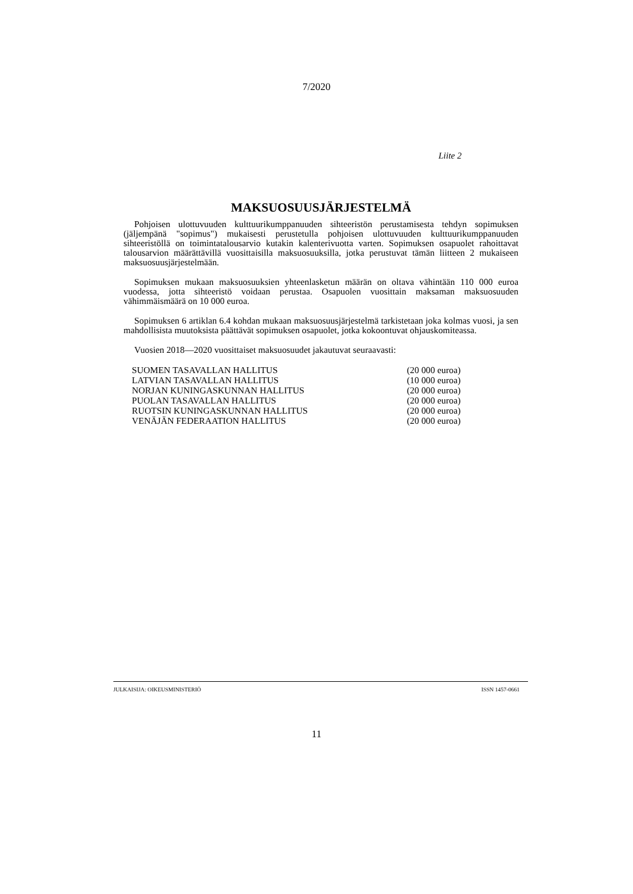7/2020
Liite 2
MAKSUOSUUSJÄRJESTELMÄ
Pohjoisen ulottuvuuden kulttuurikumppanuuden sihteeristön perustamisesta tehdyn sopimuksen (jäljempänä "sopimus") mukaisesti perustetulla pohjoisen ulottuvuuden kulttuurikumppanuuden sihteeristöllä on toimintatalousarvio kutakin kalenterivuotta varten. Sopimuksen osapuolet rahoittavat talousarvion määrättävillä vuosittaisilla maksuosuuksilla, jotka perustuvat tämän liitteen 2 mukaiseen maksuosuusjärjestelmään.
Sopimuksen mukaan maksuosuuksien yhteenlasketun määrän on oltava vähintään 110 000 euroa vuodessa, jotta sihteeristö voidaan perustaa. Osapuolen vuosittain maksaman maksuosuuden vähimmäismäärä on 10 000 euroa.
Sopimuksen 6 artiklan 6.4 kohdan mukaan maksuosuusjärjestelmä tarkistetaan joka kolmas vuosi, ja sen mahdollisista muutoksista päättävät sopimuksen osapuolet, jotka kokoontuvat ohjauskomiteassa.
Vuosien 2018—2020 vuosittaiset maksuosuudet jakautuvat seuraavasti:
| SUOMEN TASAVALLAN HALLITUS | (20 000 euroa) |
| LATVIAN TASAVALLAN HALLITUS | (10 000 euroa) |
| NORJAN KUNINGASKUNNAN HALLITUS | (20 000 euroa) |
| PUOLAN TASAVALLAN HALLITUS | (20 000 euroa) |
| RUOTSIN KUNINGASKUNNAN HALLITUS | (20 000 euroa) |
| VENÄJÄN FEDERAATION HALLITUS | (20 000 euroa) |
JULKAISIJA: OIKEUSMINISTERIÖ ISSN 1457-0661
11